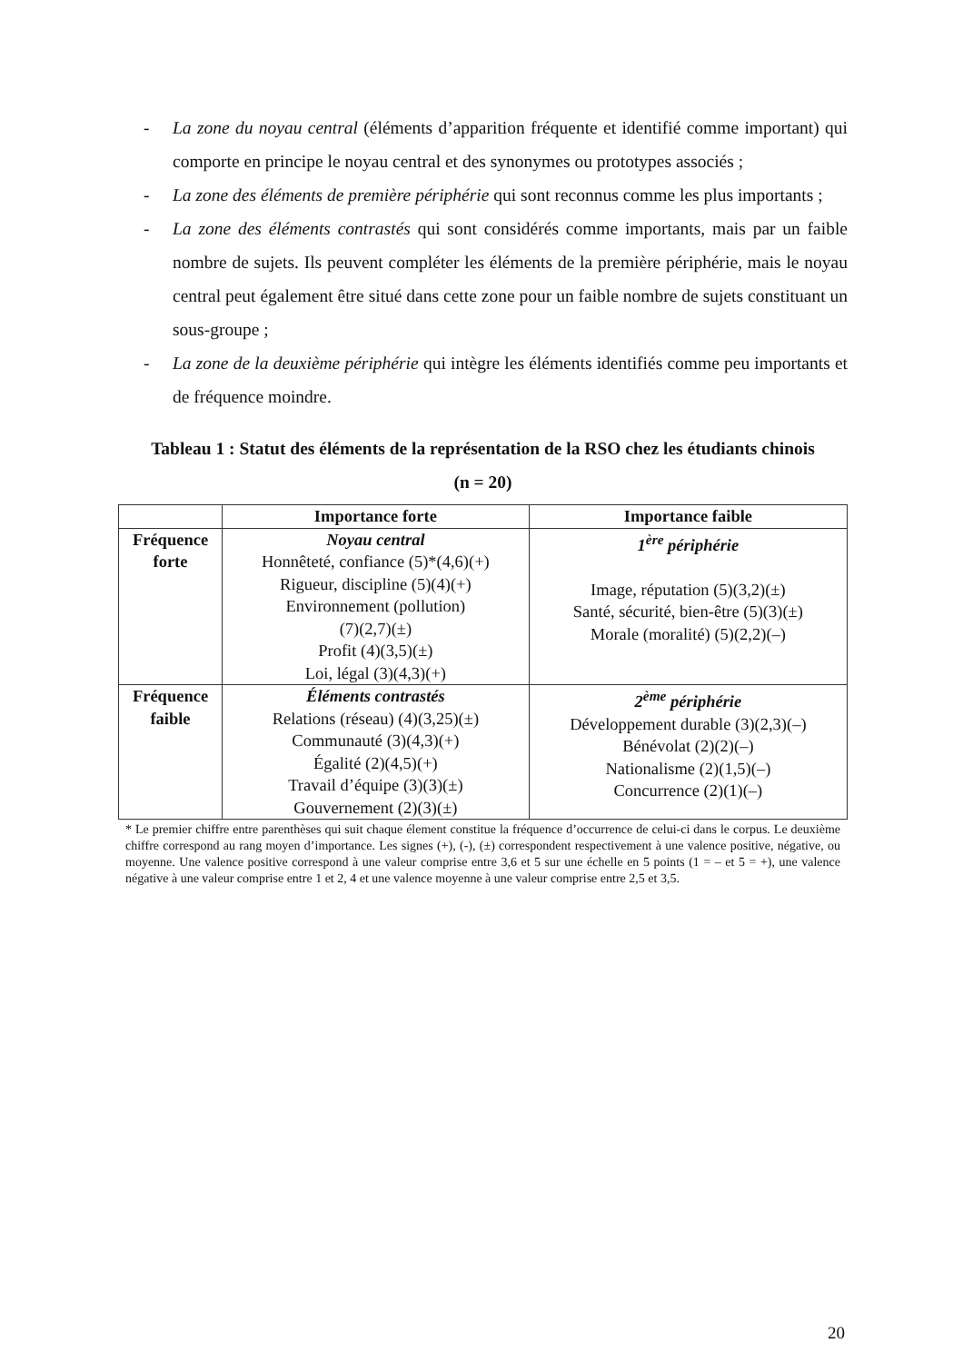- La zone du noyau central (éléments d’apparition fréquente et identifié comme important) qui comporte en principe le noyau central et des synonymes ou prototypes associés ;
- La zone des éléments de première périphérie qui sont reconnus comme les plus importants ;
- La zone des éléments contrastés qui sont considérés comme importants, mais par un faible nombre de sujets. Ils peuvent compléter les éléments de la première périphérie, mais le noyau central peut également être situé dans cette zone pour un faible nombre de sujets constituant un sous-groupe ;
- La zone de la deuxième périphérie qui intègre les éléments identifiés comme peu importants et de fréquence moindre.
Tableau 1 : Statut des éléments de la représentation de la RSO chez les étudiants chinois
(n = 20)
| | Importance forte | Importance faible |
| --- | --- | --- |
| Fréquence forte | Noyau central Honnêteté, confiance (5)*(4,6)(+) Rigueur, discipline (5)(4)(+) Environnement (pollution) (7)(2,7)(±) Profit (4)(3,5)(±) Loi, légal (3)(4,3)(+) | 1<sup>ère</sup> périphérie Image, réputation (5)(3,2)(±) Santé, sécurité, bien-être (5)(3)(±) Morale (moralité) (5)(2,2)(–) |
| Fréquence faible | Éléments contrastés Relations (réseau) (4)(3,25)(±) Communauté (3)(4,3)(+) Égalité (2)(4,5)(+) Travail d’équipe (3)(3)(±) Gouvernement (2)(3)(±) | 2<sup>ème</sup> périphérie Développement durable (3)(2,3)(–) Bénévolat (2)(2)(–) Nationalisme (2)(1,5)(–) Concurrence (2)(1)(–) |
* Le premier chiffre entre parenthèses qui suit chaque élement constitue la fréquence d’occurrence de celui-ci dans le corpus. Le deuxième chiffre correspond au rang moyen d’importance. Les signes (+), (-), (±) correspondent respectivement à une valence positive, négative, ou moyenne. Une valence positive correspond à une valeur comprise entre 3,6 et 5 sur une échelle en 5 points (1 = – et 5 = +), une valence négative à une valeur comprise entre 1 et 2, 4 et une valence moyenne à une valeur comprise entre 2,5 et 3,5.
20